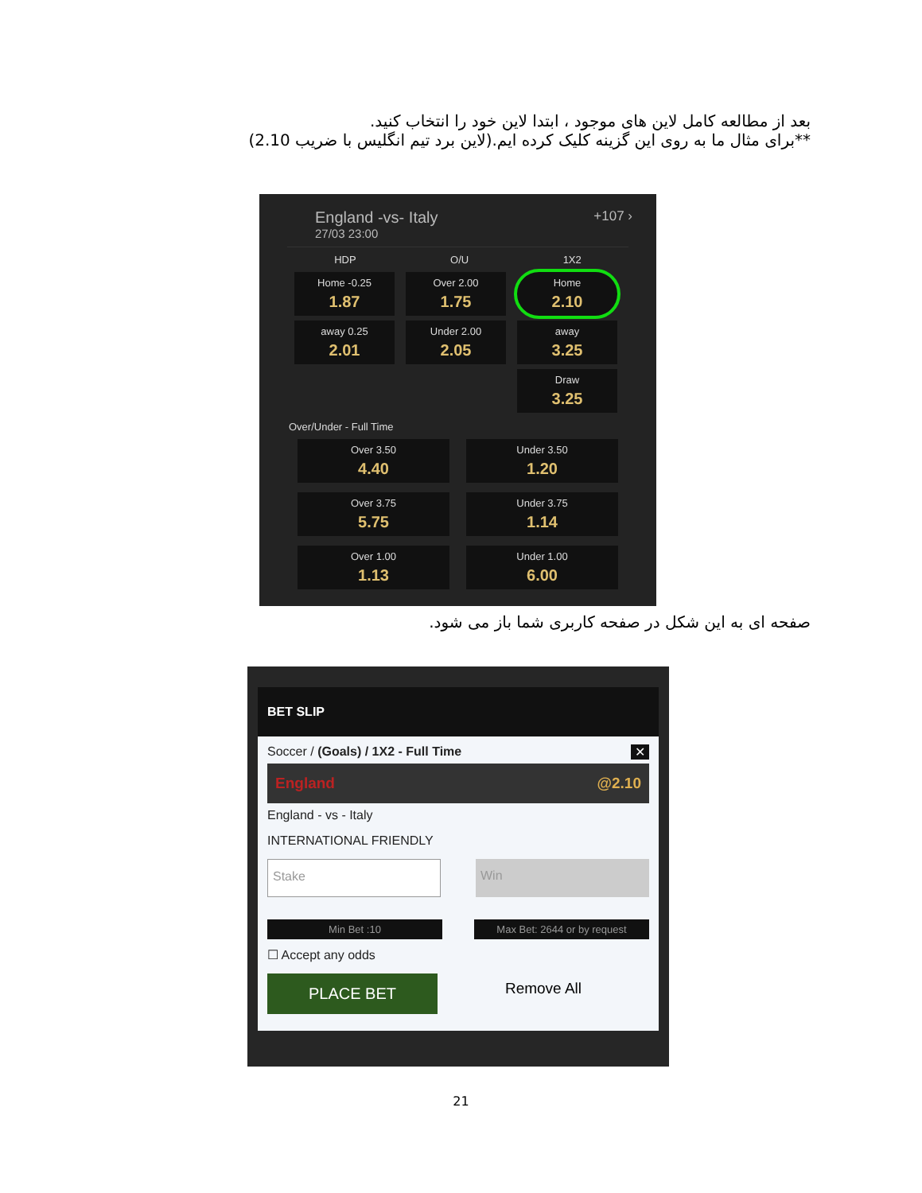بعد از مطالعه کامل لاین های موجود ، ابتدا لاین خود را انتخاب کنید.
**برای مثال ما به روی این گزینه کلیک کرده ایم.(لاین برد تیم انگلیس با ضریب 2.10)
England -vs- Italy +107 ›
27/03 23:00
HDP O/U 1X2
Home -0.25
1.87
Over 2.00
1.75
Home
2.10
away 0.25
2.01
Under 2.00
2.05
away
3.25
Draw
3.25
Over/Under - Full Time
Over 3.50
4.40
Under 3.50
1.20
Over 3.75
5.75
Under 3.75
1.14
Over 1.00
1.13
Under 1.00
6.00
صفحه ای به این شکل در صفحه کاربری شما باز می شود.
BET SLIP
Soccer / (Goals) / 1X2 - Full Time ✕
England @2.10
England - vs - Italy
INTERNATIONAL FRIENDLY
Stake Win
Min Bet :10 Max Bet: 2644 or by request
☐ Accept any odds
PLACE BET
Remove All
21